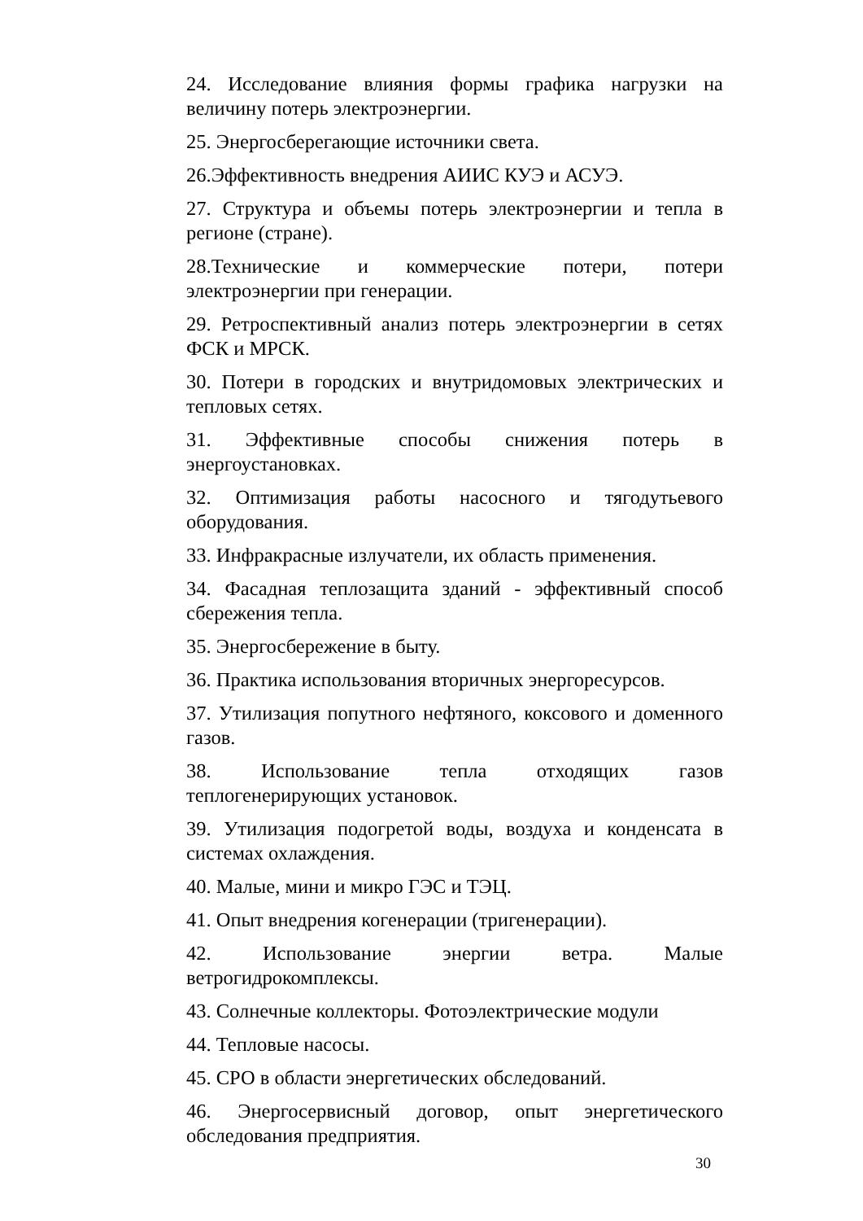24. Исследование влияния формы графика нагрузки на величину потерь электроэнергии.
25. Энергосберегающие источники света.
26.Эффективность внедрения АИИС КУЭ и АСУЭ.
27. Структура и объемы потерь электроэнергии и тепла в регионе (стране).
28.Технические и коммерческие потери, потери электроэнергии при генерации.
29. Ретроспективный анализ потерь электроэнергии в сетях ФСК и МРСК.
30. Потери в городских и внутридомовых электрических и тепловых сетях.
31. Эффективные способы снижения потерь в энергоустановках.
32. Оптимизация работы насосного и тягодутьевого оборудования.
33. Инфракрасные излучатели, их область применения.
34. Фасадная теплозащита зданий - эффективный способ сбережения тепла.
35. Энергосбережение в быту.
36. Практика использования вторичных энергоресурсов.
37. Утилизация попутного нефтяного, коксового и доменного газов.
38. Использование тепла отходящих газов теплогенерирующих установок.
39. Утилизация подогретой воды, воздуха и конденсата в системах охлаждения.
40. Малые, мини и микро ГЭС и ТЭЦ.
41. Опыт внедрения когенерации (тригенерации).
42. Использование энергии ветра. Малые ветрогидрокомплексы.
43. Солнечные коллекторы. Фотоэлектрические модули
44. Тепловые насосы.
45. СРО в области энергетических обследований.
46. Энергосервисный договор, опыт энергетического обследования предприятия.
30